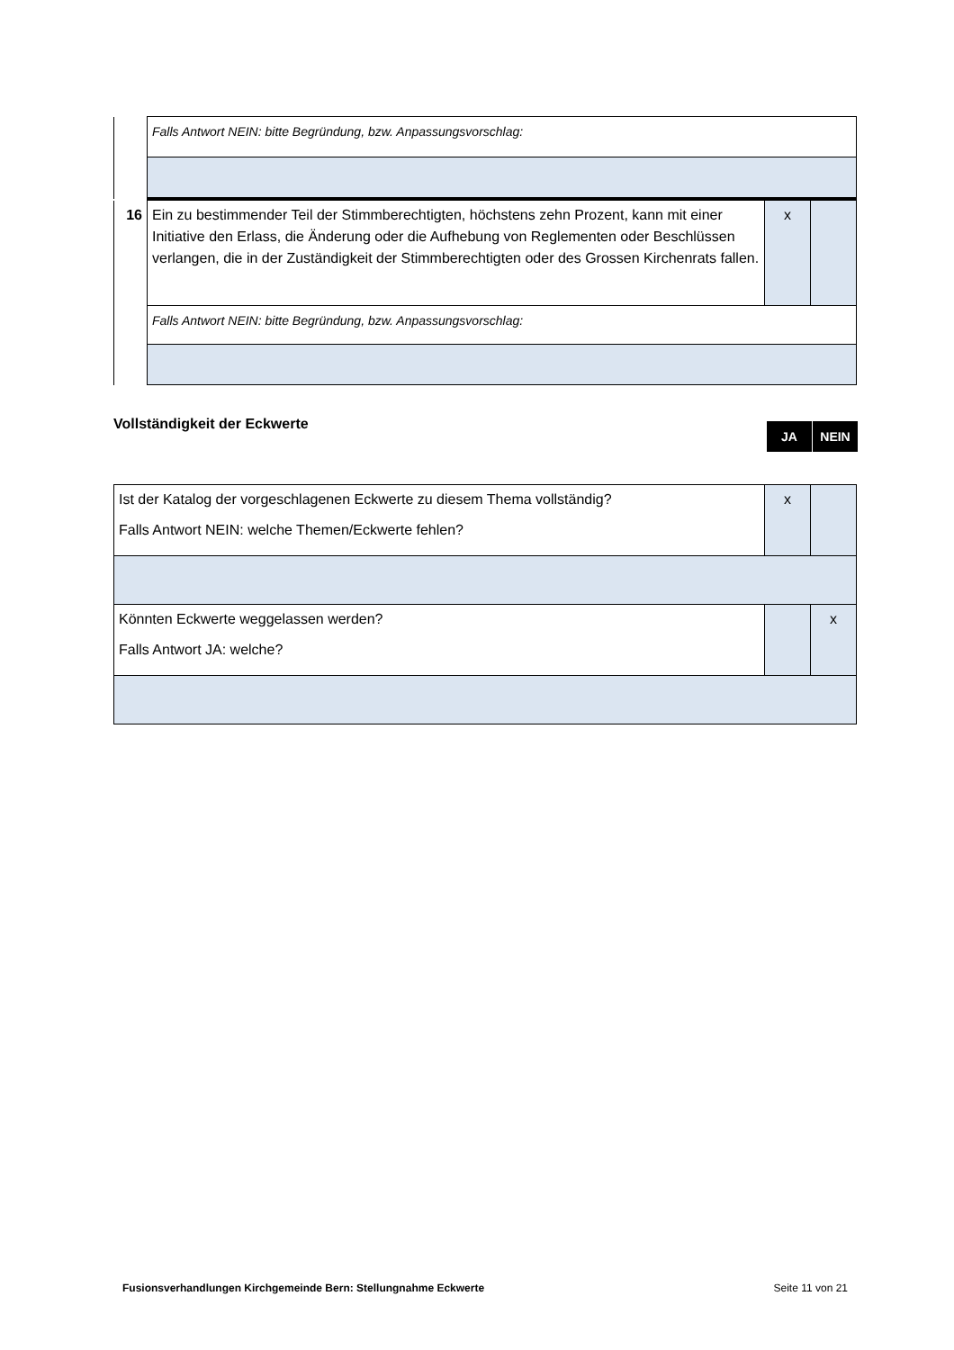| | Falls Antwort NEIN: bitte Begründung, bzw. Anpassungsvorschlag: |
| 16 | Ein zu bestimmender Teil der Stimmberechtigten, höchstens zehn Prozent, kann mit einer Initiative den Erlass, die Änderung oder die Aufhebung von Reglementen oder Beschlüssen verlangen, die in der Zuständigkeit der Stimmberechtigten oder des Grossen Kirchenrats fallen. | x | |
| | Falls Antwort NEIN: bitte Begründung, bzw. Anpassungsvorschlag: | | |
Vollständigkeit der Eckwerte
JA NEIN
| Ist der Katalog der vorgeschlagenen Eckwerte zu diesem Thema vollständig? Falls Antwort NEIN: welche Themen/Eckwerte fehlen? | x | |
| Könnten Eckwerte weggelassen werden? Falls Antwort JA: welche? | | x |
Fusionsverhandlungen Kirchgemeinde Bern: Stellungnahme Eckwerte Seite 11 von 21